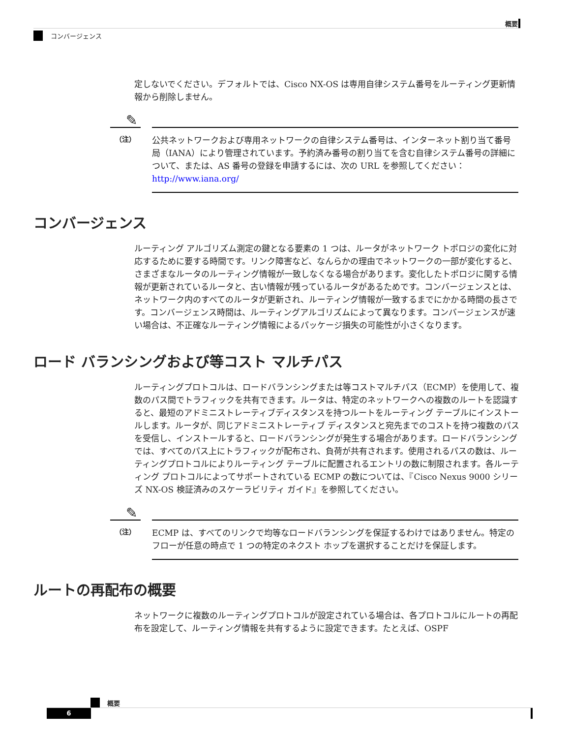概要
コンバージェンス
定しないでください。デフォルトでは、Cisco NX-OS は専用自律システム番号をルーティング更新情報から削除しません。
✎
（注）
公共ネットワークおよび専用ネットワークの自律システム番号は、インターネット割り当て番号局（IANA）により管理されています。予約済み番号の割り当てを含む自律システム番号の詳細について、または、AS 番号の登録を申請するには、次の URL を参照してください：http://www.iana.org/
コンバージェンス
ルーティング アルゴリズム測定の鍵となる要素の 1 つは、ルータがネットワーク トポロジの変化に対応するために要する時間です。リンク障害など、なんらかの理由でネットワークの一部が変化すると、さまざまなルータのルーティング情報が一致しなくなる場合があります。変化したトポロジに関する情報が更新されているルータと、古い情報が残っているルータがあるためです。コンバージェンスとは、ネットワーク内のすべてのルータが更新され、ルーティング情報が一致するまでにかかる時間の長さです。コンバージェンス時間は、ルーティングアルゴリズムによって異なります。コンバージェンスが速い場合は、不正確なルーティング情報によるパッケージ損失の可能性が小さくなります。
ロード バランシングおよび等コスト マルチパス
ルーティングプロトコルは、ロードバランシングまたは等コストマルチパス（ECMP）を使用して、複数のパス間でトラフィックを共有できます。ルータは、特定のネットワークへの複数のルートを認識すると、最短のアドミニストレーティブディスタンスを持つルートをルーティング テーブルにインストールします。ルータが、同じアドミニストレーティブ ディスタンスと宛先までのコストを持つ複数のパスを受信し、インストールすると、ロードバランシングが発生する場合があります。ロードバランシングでは、すべてのパス上にトラフィックが配布され、負荷が共有されます。使用されるパスの数は、ルーティングプロトコルによりルーティング テーブルに配置されるエントリの数に制限されます。各ルーティング プロトコルによってサポートされている ECMP の数については、『Cisco Nexus 9000 シリーズ NX-OS 検証済みのスケーラビリティ ガイド』を参照してください。
✎
（注）
ECMP は、すべてのリンクで均等なロードバランシングを保証するわけではありません。特定のフローが任意の時点で 1 つの特定のネクスト ホップを選択することだけを保証します。
ルートの再配布の概要
ネットワークに複数のルーティングプロトコルが設定されている場合は、各プロトコルにルートの再配布を設定して、ルーティング情報を共有するように設定できます。たとえば、OSPF
概要
6